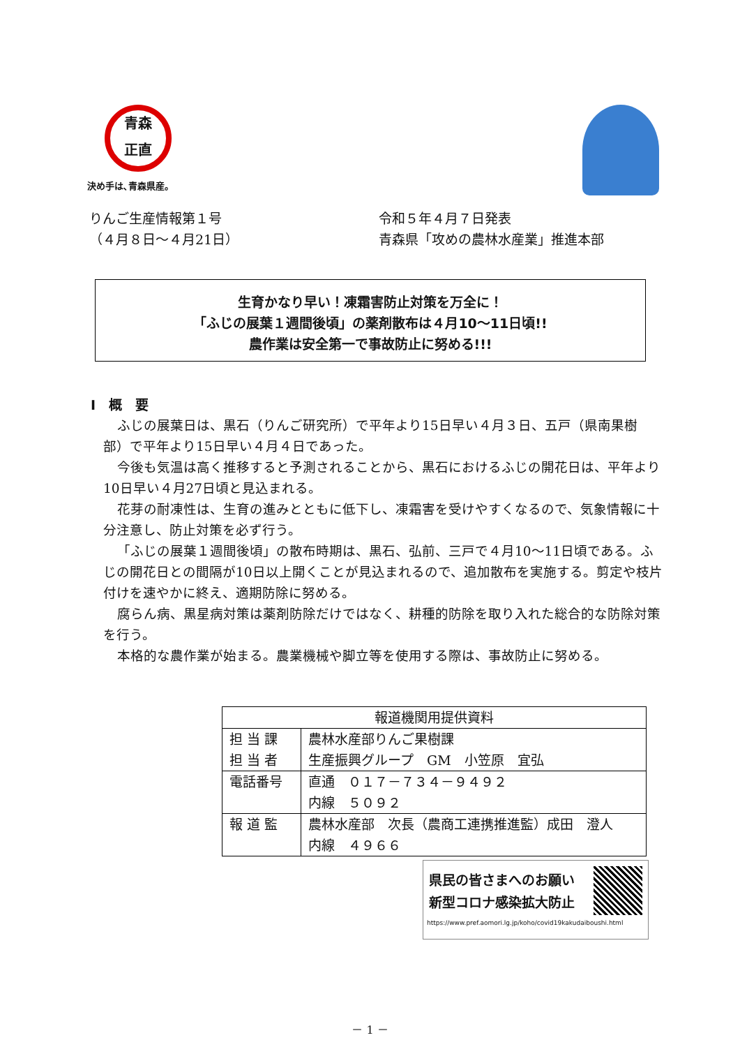青森
正直
決め手は､青森県産。
りんご生産情報第１号
（４月８日～４月21日）
令和５年４月７日発表
青森県「攻めの農林水産業」推進本部
生育かなり早い！凍霜害防止対策を万全に！
「ふじの展葉１週間後頃」の薬剤散布は４月10～11日頃!!
農作業は安全第一で事故防止に努める!!!
Ⅰ　概　要
ふじの展葉日は、黒石（りんご研究所）で平年より15日早い４月３日、五戸（県南果樹部）で平年より15日早い４月４日であった。
今後も気温は高く推移すると予測されることから、黒石におけるふじの開花日は、平年より10日早い４月27日頃と見込まれる。
花芽の耐凍性は、生育の進みとともに低下し、凍霜害を受けやすくなるので、気象情報に十分注意し、防止対策を必ず行う。
「ふじの展葉１週間後頃」の散布時期は、黒石、弘前、三戸で４月10～11日頃である。ふじの開花日との間隔が10日以上開くことが見込まれるので、追加散布を実施する。剪定や枝片付けを速やかに終え、適期防除に努める。
腐らん病、黒星病対策は薬剤防除だけではなく、耕種的防除を取り入れた総合的な防除対策を行う。
本格的な農作業が始まる。農業機械や脚立等を使用する際は、事故防止に努める。
| 報道機関用提供資料 | |
| --- | --- |
| 担 当 課 担 当 者 | 農林水産部りんご果樹課 生産振興グループ GM 小笠原 宜弘 |
| 電話番号 | 直通 ０１７－７３４－９４９２ 内線 ５０９２ |
| 報 道 監 | 農林水産部 次長（農商工連携推進監）成田 澄人 内線 ４９６６ |
県民の皆さまへのお願い
新型コロナ感染拡大防止
https://www.pref.aomori.lg.jp/koho/covid19kakudaiboushi.html
－ 1 －